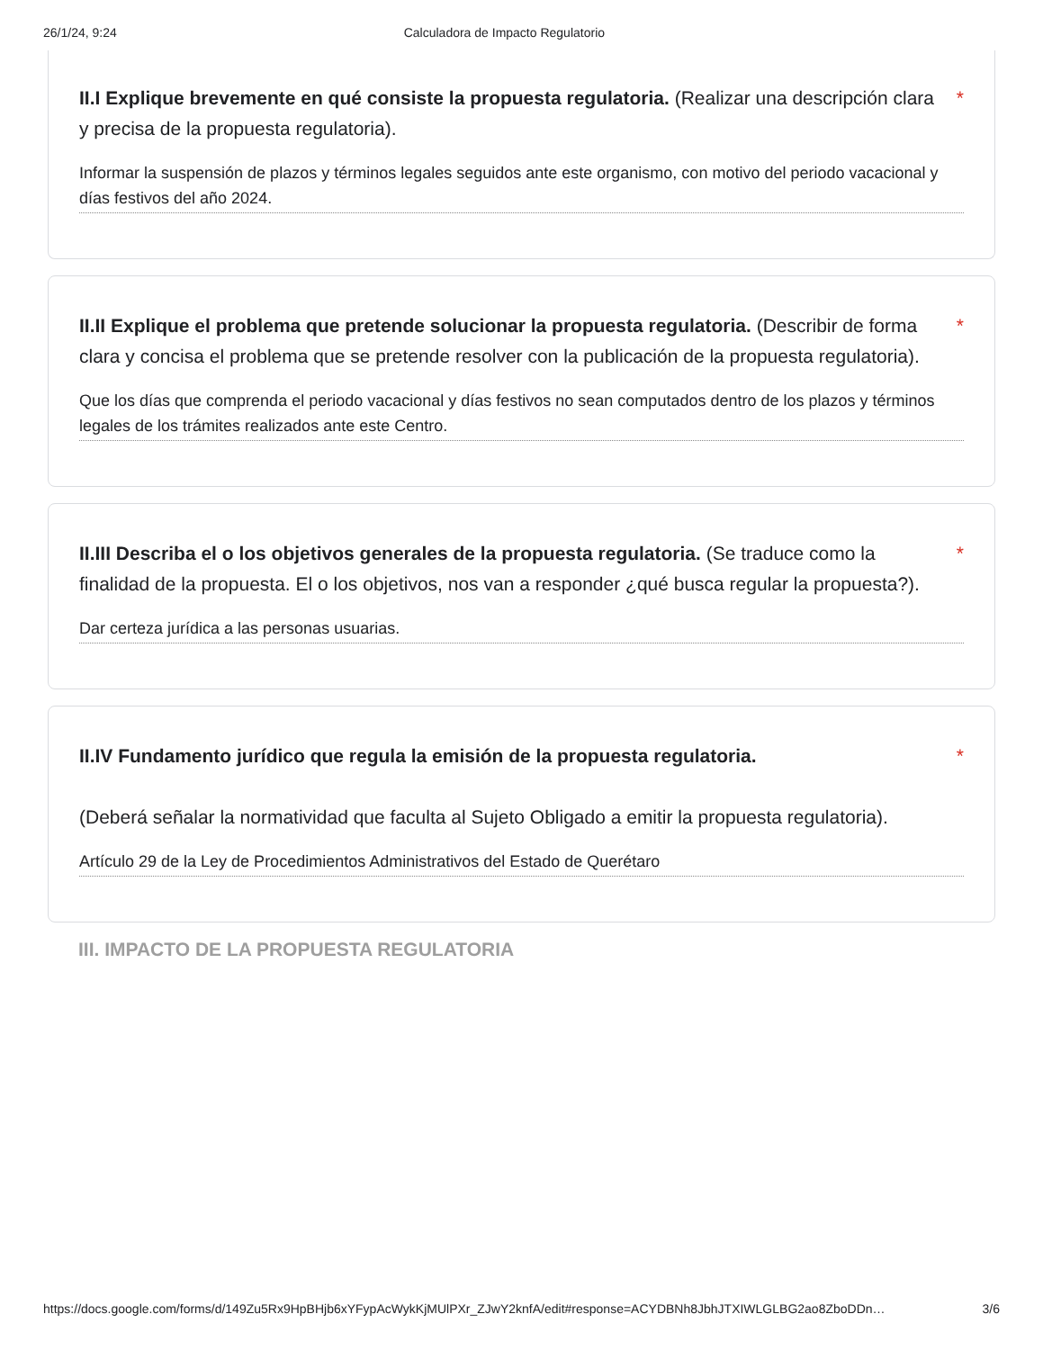26/1/24, 9:24 Calculadora de Impacto Regulatorio
II.I Explique brevemente en qué consiste la propuesta regulatoria. (Realizar una descripción clara y precisa de la propuesta regulatoria).
*
Informar la suspensión de plazos y términos legales seguidos ante este organismo, con motivo del periodo vacacional y días festivos del año 2024.
II.II Explique el problema que pretende solucionar la propuesta regulatoria. (Describir de forma clara y concisa el problema que se pretende resolver con la publicación de la propuesta regulatoria).
*
Que los días que comprenda el periodo vacacional y días festivos no sean computados dentro de los plazos y términos legales de los trámites realizados ante este Centro.
II.III Describa el o los objetivos generales de la propuesta regulatoria. (Se traduce como la finalidad de la propuesta. El o los objetivos, nos van a responder ¿qué busca regular la propuesta?).
*
Dar certeza jurídica a las personas usuarias.
II.IV Fundamento jurídico que regula la emisión de la propuesta regulatoria.
(Deberá señalar la normatividad que faculta al Sujeto Obligado a emitir la propuesta regulatoria).
*
Artículo 29 de la Ley de Procedimientos Administrativos del Estado de Querétaro
III. IMPACTO DE LA PROPUESTA REGULATORIA
https://docs.google.com/forms/d/149Zu5Rx9HpBHjb6xYFypAcWykKjMUlPXr_ZJwY2knfA/edit#response=ACYDBNh8JbhJTXIWLGLBG2ao8ZboDDn… 3/6